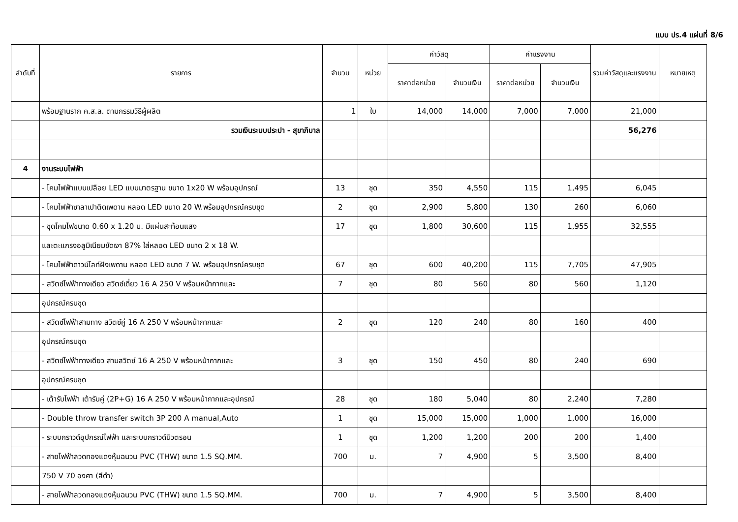แบบ ปร.4 แผ่นที่ 8/6
| ลำดับที่ | รายการ | จำนวน | หน่วย | ค่าวัสดุ | | ค่าแรงงาน | | รวมค่าวัสดุและแรงงาน | หมายเหตุ |
| --- | --- | --- | --- | --- | --- | --- | --- | --- | --- |
| | | | | ราคาต่อหน่วย | จำนวนเงิน | ราคาต่อหน่วย | จำนวนเงิน | | |
| | พร้อมฐานราก ค.ส.ล. ตามกรรมวิธีผู้ผลิต | 1 | ใบ | 14,000 | 14,000 | 7,000 | 7,000 | 21,000 | |
| | รวมเงินระบบประปา - สุขาภิบาล | | | | | | | 56,276 | |
| 4 | งานระบบไฟฟ้า | | | | | | | | |
| | - โคมไฟฟ้าแบบเปลือย LED แบบมาตรฐาน ขนาด 1x20 W พร้อมอุปกรณ์ | 13 | ชุด | 350 | 4,550 | 115 | 1,495 | 6,045 | |
| | - โคมไฟฟ้าซาลาเปาติดเพดาน หลอด LED ขนาด 20 W.พร้อมอุปกรณ์ครบชุด | 2 | ชุด | 2,900 | 5,800 | 130 | 260 | 6,060 | |
| | - ชุดโคมไฟขนาด 0.60 x 1.20 ม. มีแผ่นสะท้อนแสง | 17 | ชุด | 1,800 | 30,600 | 115 | 1,955 | 32,555 | |
| | และตะแกรงอลูมิเนียมขัดเงา 87% ใส่หลอด LED ขนาด 2 x 18 W. | | | | | | | | |
| | - โคมไฟฟ้าดาวน์ไลท์ฝังเพดาน หลอด LED ขนาด 7 W. พร้อมอุปกรณ์ครบชุด | 67 | ชุด | 600 | 40,200 | 115 | 7,705 | 47,905 | |
| | - สวิตซ์ไฟฟ้าทางเดียว สวิตซ์เดี่ยว 16 A 250 V พร้อมหน้ากากและ | 7 | ชุด | 80 | 560 | 80 | 560 | 1,120 | |
| | อุปกรณ์ครบชุด | | | | | | | | |
| | - สวิตซ์ไฟฟ้าสามทาง สวิตซ์คู่ 16 A 250 V พร้อมหน้ากากและ | 2 | ชุด | 120 | 240 | 80 | 160 | 400 | |
| | อุปกรณ์ครบชุด | | | | | | | | |
| | - สวิตซ์ไฟฟ้าทางเดียว สามสวิตซ์ 16 A 250 V พร้อมหน้ากากและ | 3 | ชุด | 150 | 450 | 80 | 240 | 690 | |
| | อุปกรณ์ครบชุด | | | | | | | | |
| | - เต้ารับไฟฟ้า เต้ารับคู่ (2P+G) 16 A 250 V พร้อมหน้ากากและอุปกรณ์ | 28 | ชุด | 180 | 5,040 | 80 | 2,240 | 7,280 | |
| | - Double throw transfer switch 3P 200 A manual,Auto | 1 | ชุด | 15,000 | 15,000 | 1,000 | 1,000 | 16,000 | |
| | - ระบบกราวด์อุปกรณ์ไฟฟ้า และระบบกราวด์นิวตรอน | 1 | ชุด | 1,200 | 1,200 | 200 | 200 | 1,400 | |
| | - สายไฟฟ้าลวดทองแดงหุ้มฉนวน PVC (THW) ขนาด 1.5 SQ.MM. | 700 | ม. | 7 | 4,900 | 5 | 3,500 | 8,400 | |
| | 750 V 70 องศา (สีดำ) | | | | | | | | |
| | - สายไฟฟ้าลวดทองแดงหุ้มฉนวน PVC (THW) ขนาด 1.5 SQ.MM. | 700 | ม. | 7 | 4,900 | 5 | 3,500 | 8,400 | |